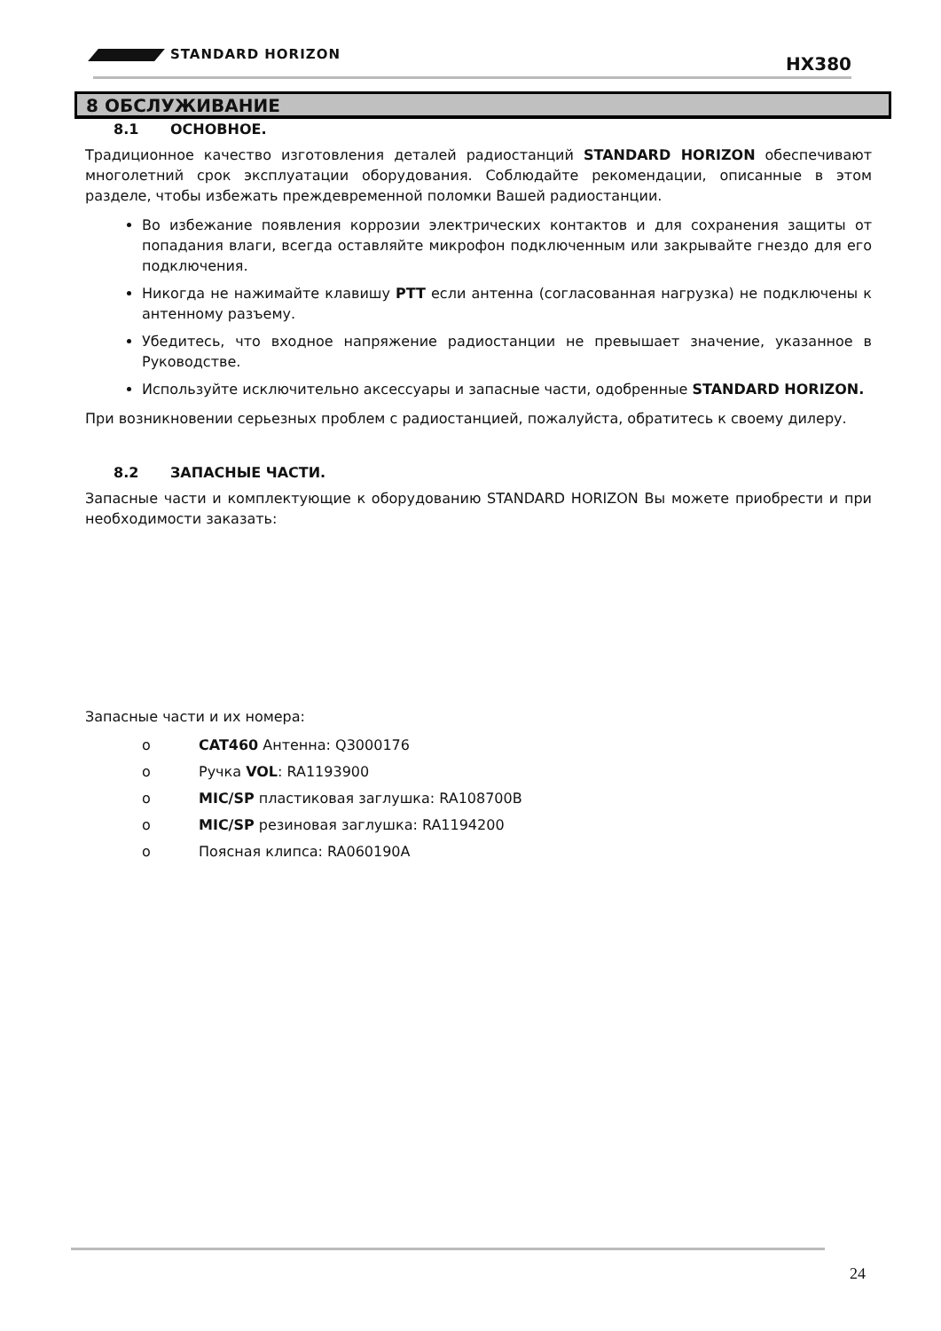STANDARD HORIZON HX380
8 ОБСЛУЖИВАНИЕ
8.1 ОСНОВНОЕ.
Традиционное качество изготовления деталей радиостанций STANDARD HORIZON обеспечивают многолетний срок эксплуатации оборудования. Соблюдайте рекомендации, описанные в этом разделе, чтобы избежать преждевременной поломки Вашей радиостанции.
Во избежание появления коррозии электрических контактов и для сохранения защиты от попадания влаги, всегда оставляйте микрофон подключенным или закрывайте гнездо для его подключения.
Никогда не нажимайте клавишу PTT если антенна (согласованная нагрузка) не подключены к антенному разъему.
Убедитесь, что входное напряжение радиостанции не превышает значение, указанное в Руководстве.
Используйте исключительно аксессуары и запасные части, одобренные STANDARD HORIZON.
При возникновении серьезных проблем с радиостанцией, пожалуйста, обратитесь к своему дилеру.
8.2 ЗАПАСНЫЕ ЧАСТИ.
Запасные части и комплектующие к оборудованию STANDARD HORIZON Вы можете приобрести и при необходимости заказать:
Запасные части и их номера:
o CAT460 Антенна: Q3000176
o Ручка VOL: RA1193900
o MIC/SP пластиковая заглушка: RA108700B
o MIC/SP резиновая заглушка: RA1194200
o Поясная клипса: RA060190A
24